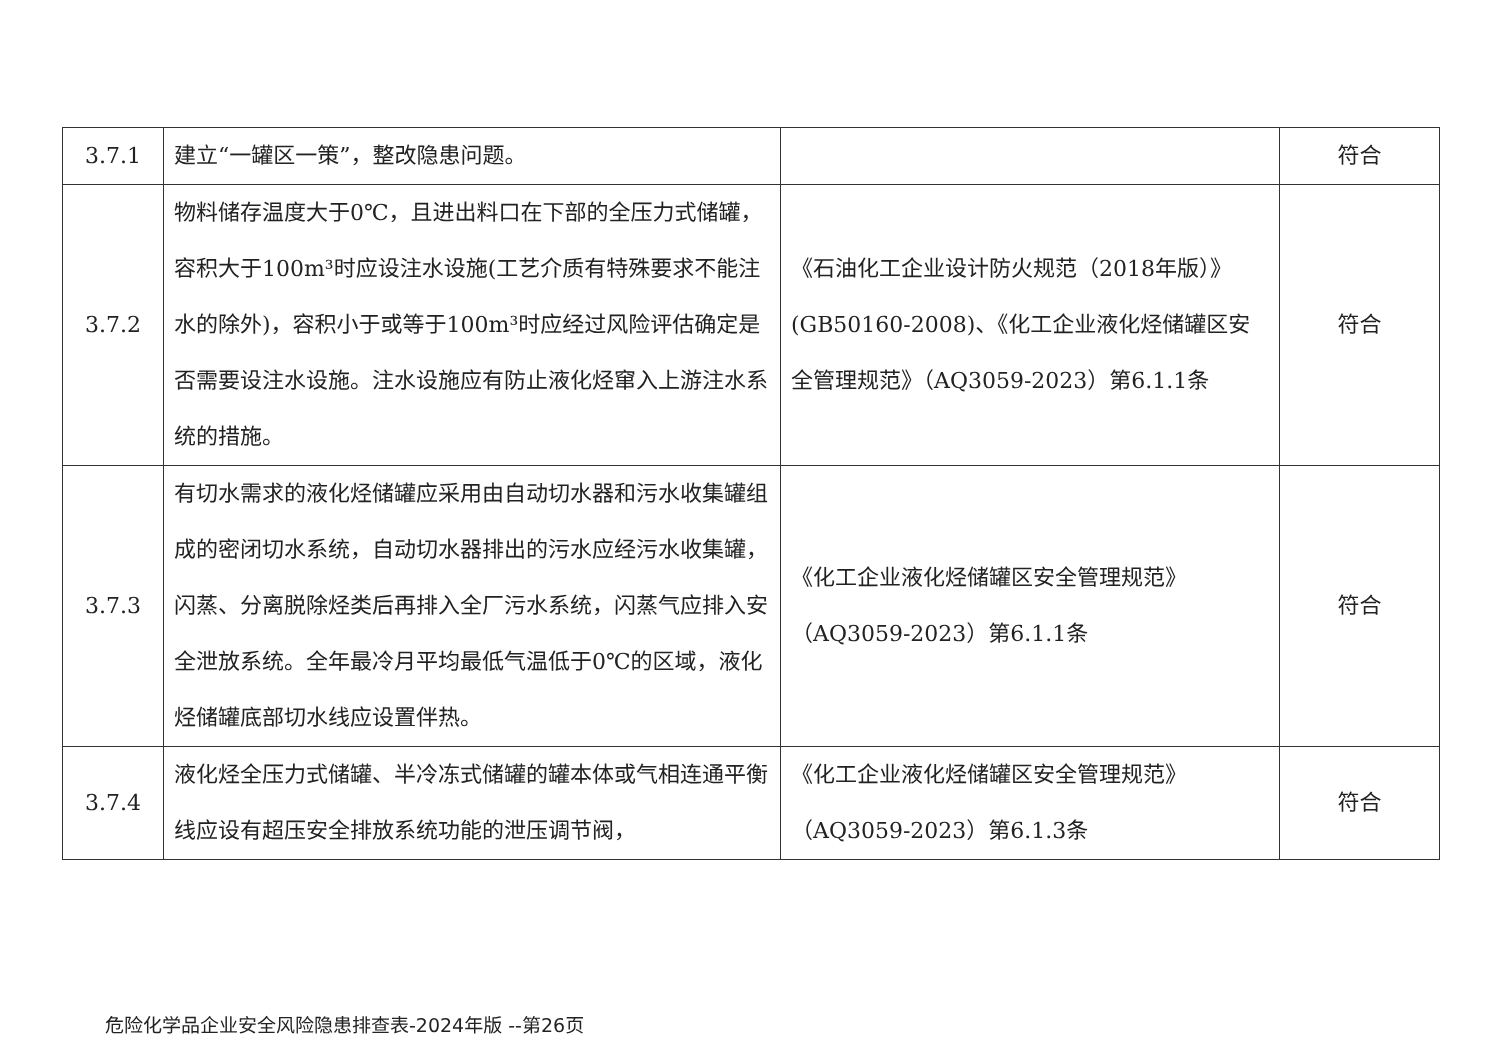| 3.7.1 | 建立“一罐区一策”，整改隐患问题。 | | 符合 |
| 3.7.2 | 物料储存温度大于0℃，且进出料口在下部的全压力式储罐，容积大于100m³时应设注水设施(工艺介质有特殊要求不能注水的除外)，容积小于或等于100m³时应经过风险评估确定是否需要设注水设施。注水设施应有防止液化烃窜入上游注水系统的措施。 | 《石油化工企业设计防火规范（2018年版）》(GB50160-2008)、《化工企业液化烃储罐区安全管理规范》（AQ3059-2023）第6.1.1条 | 符合 |
| 3.7.3 | 有切水需求的液化烃储罐应采用由自动切水器和污水收集罐组成的密闭切水系统，自动切水器排出的污水应经污水收集罐，闪蒸、分离脱除烃类后再排入全厂污水系统，闪蒸气应排入安全泄放系统。全年最冷月平均最低气温低于0℃的区域，液化烃储罐底部切水线应设置伴热。 | 《化工企业液化烃储罐区安全管理规范》（AQ3059-2023）第6.1.1条 | 符合 |
| 3.7.4 | 液化烃全压力式储罐、半冷冻式储罐的罐本体或气相连通平衡线应设有超压安全排放系统功能的泄压调节阀， | 《化工企业液化烃储罐区安全管理规范》（AQ3059-2023）第6.1.3条 | 符合 |
危险化学品企业安全风险隐患排查表-2024年版 --第26页